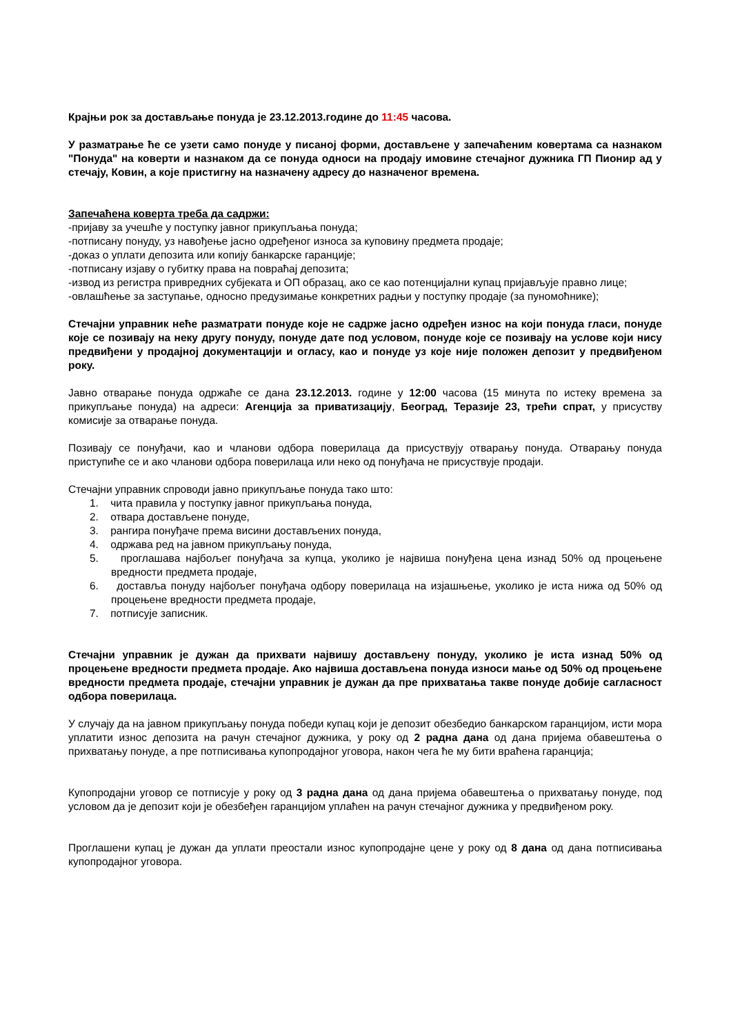Крајњи рок за достављање понуда је 23.12.2013.године до 11:45 часова.
У разматрање ће се узети само понуде у писаној форми, достављене у запечаћеним ковертама са назнаком "Понуда" на коверти и назнаком да се понуда односи на продају имовине стечајног дужника ГП Пионир ад у стечају, Ковин, а које пристигну на назначену адресу до назначеног времена.
Запечаћена коверта треба да садржи:
-пријаву за учешће у поступку јавног прикупљања понуда;
-потписану понуду, уз навођење јасно одређеног износа за куповину предмета продаје;
-доказ о уплати депозита или копију банкарске гаранције;
-потписану изјаву о губитку права на повраћај депозита;
-извод из регистра привредних субјеката и ОП образац, ако се као потенцијални купац пријављује правно лице;
-овлашћење за заступање, односно предузимање конкретних радњи у поступку продаје (за пуномоћнике);
Стечајни управник неће разматрати понуде које не садрже јасно одређен износ на који понуда гласи, понуде које се позивају на неку другу понуду, понуде дате под условом, понуде које се позивају на услове који нису предвиђени у продајној документацији и огласу, као и понуде уз које није положен депозит у предвиђеном року.
Јавно отварање понуда одржаће се дана 23.12.2013. године у 12:00 часова (15 минута по истеку времена за прикупљање понуда) на адреси: Агенција за приватизацију, Београд, Теразије 23, трећи спрат, у присуству комисије за отварање понуда.
Позивају се понуђачи, као и чланови одбора поверилаца да присуствују отварању понуда. Отварању понуда приступиће се и ако чланови одбора поверилаца или неко од понуђача не присуствује продаји.
Стечајни управник спроводи јавно прикупљање понуда тако што:
1. чита правила у поступку јавног прикупљања понуда,
2. отвара достављене понуде,
3. рангира понуђаче према висини достављених понуда,
4. одржава ред на јавном прикупљању понуда,
5. проглашава најбољег понуђача за купца, уколико је највиша понуђена цена изнад 50% од процењене вредности предмета продаје,
6. доставља понуду најбољег понуђача одбору поверилаца на изјашњење, уколико је иста нижа од 50% од процењене вредности предмета продаје,
7. потписује записник.
Стечајни управник је дужан да прихвати највишу достављену понуду, уколико је иста изнад 50% од процењене вредности предмета продаје. Ако највиша достављена понуда износи мање од 50% од процењене вредности предмета продаје, стечајни управник је дужан да пре прихватања такве понуде добије сагласност одбора поверилаца.
У случају да на јавном прикупљању понуда победи купац који је депозит обезбедио банкарском гаранцијом, исти мора уплатити износ депозита на рачун стечајног дужника, у року од 2 радна дана од дана пријема обавештења о прихватању понуде, а пре потписивања купопродајног уговора, након чега ће му бити враћена гаранција;
Купопродајни уговор се потписује у року од 3 радна дана од дана пријема обавештења о прихватању понуде, под условом да је депозит који је обезбеђен гаранцијом уплаћен на рачун стечајног дужника у предвиђеном року.
Проглашени купац је дужан да уплати преостали износ купопродајне цене у року од 8 дана од дана потписивања купопродајног уговора.